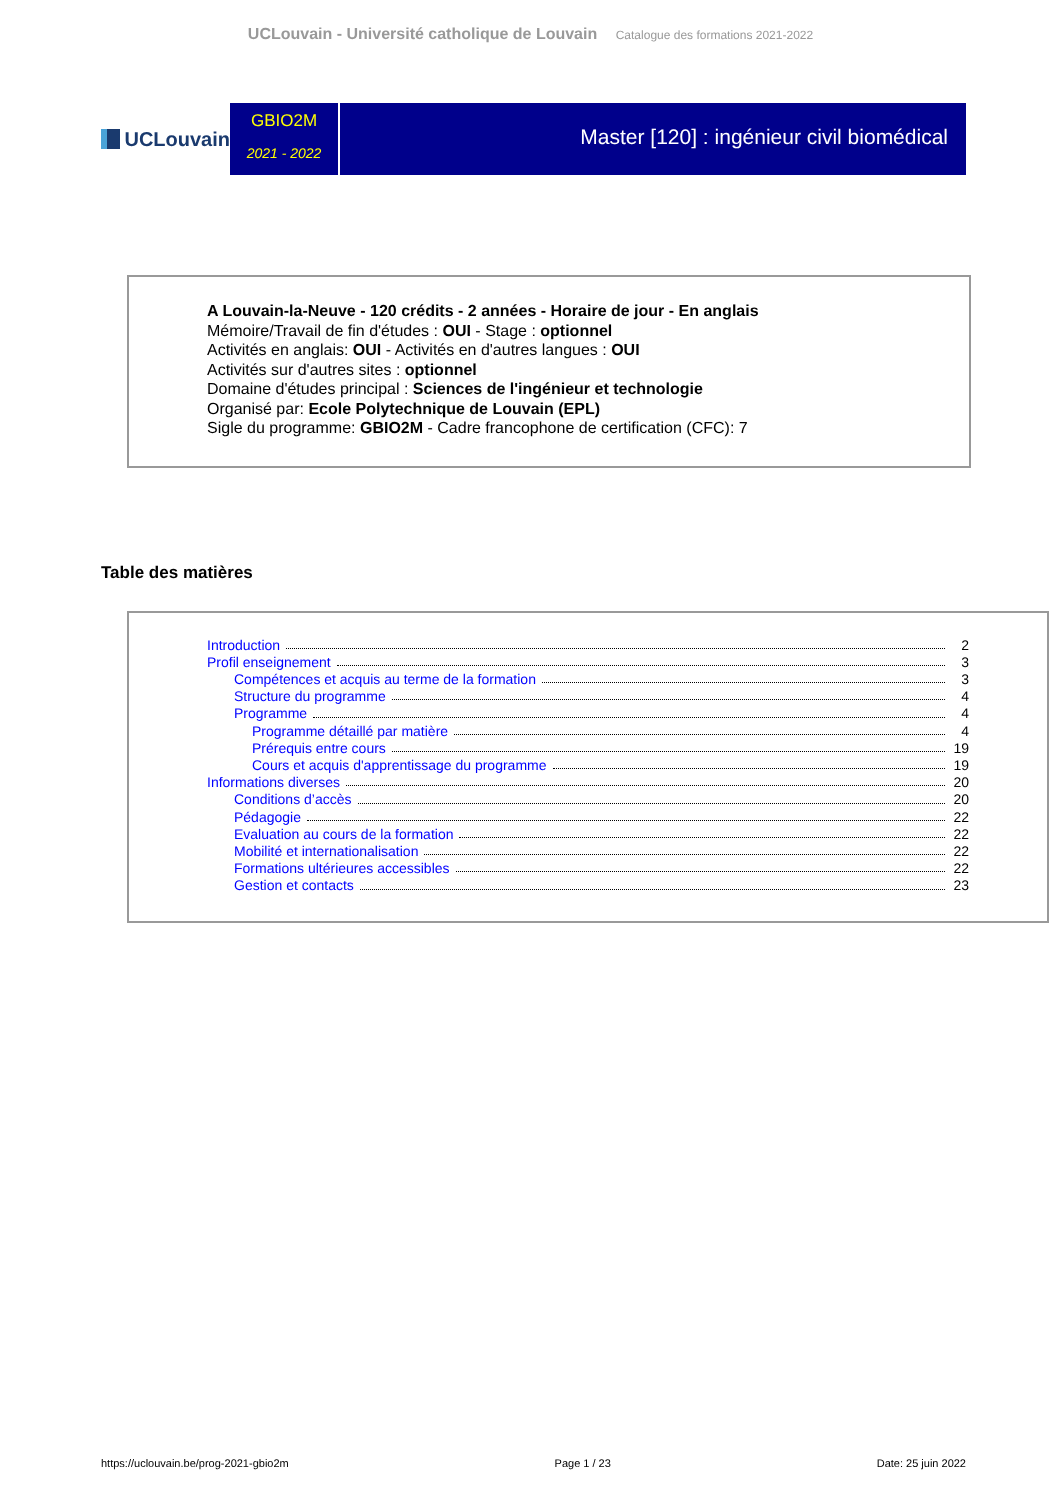UCLouvain - Université catholique de Louvain Catalogue des formations 2021-2022
UCLouvain
GBIO2M
2021 - 2022
Master [120] : ingénieur civil biomédical
A Louvain-la-Neuve - 120 crédits - 2 années - Horaire de jour - En anglais
Mémoire/Travail de fin d'études : OUI - Stage : optionnel
Activités en anglais: OUI - Activités en d'autres langues : OUI
Activités sur d'autres sites : optionnel
Domaine d'études principal : Sciences de l'ingénieur et technologie
Organisé par: Ecole Polytechnique de Louvain (EPL)
Sigle du programme: GBIO2M - Cadre francophone de certification (CFC): 7
Table des matières
Introduction 2
Profil enseignement 3
Compétences et acquis au terme de la formation 3
Structure du programme 4
Programme 4
Programme détaillé par matière 4
Prérequis entre cours 19
Cours et acquis d'apprentissage du programme 19
Informations diverses 20
Conditions d’accès 20
Pédagogie 22
Evaluation au cours de la formation 22
Mobilité et internationalisation 22
Formations ultérieures accessibles 22
Gestion et contacts 23
https://uclouvain.be/prog-2021-gbio2m Page 1 / 23 Date: 25 juin 2022